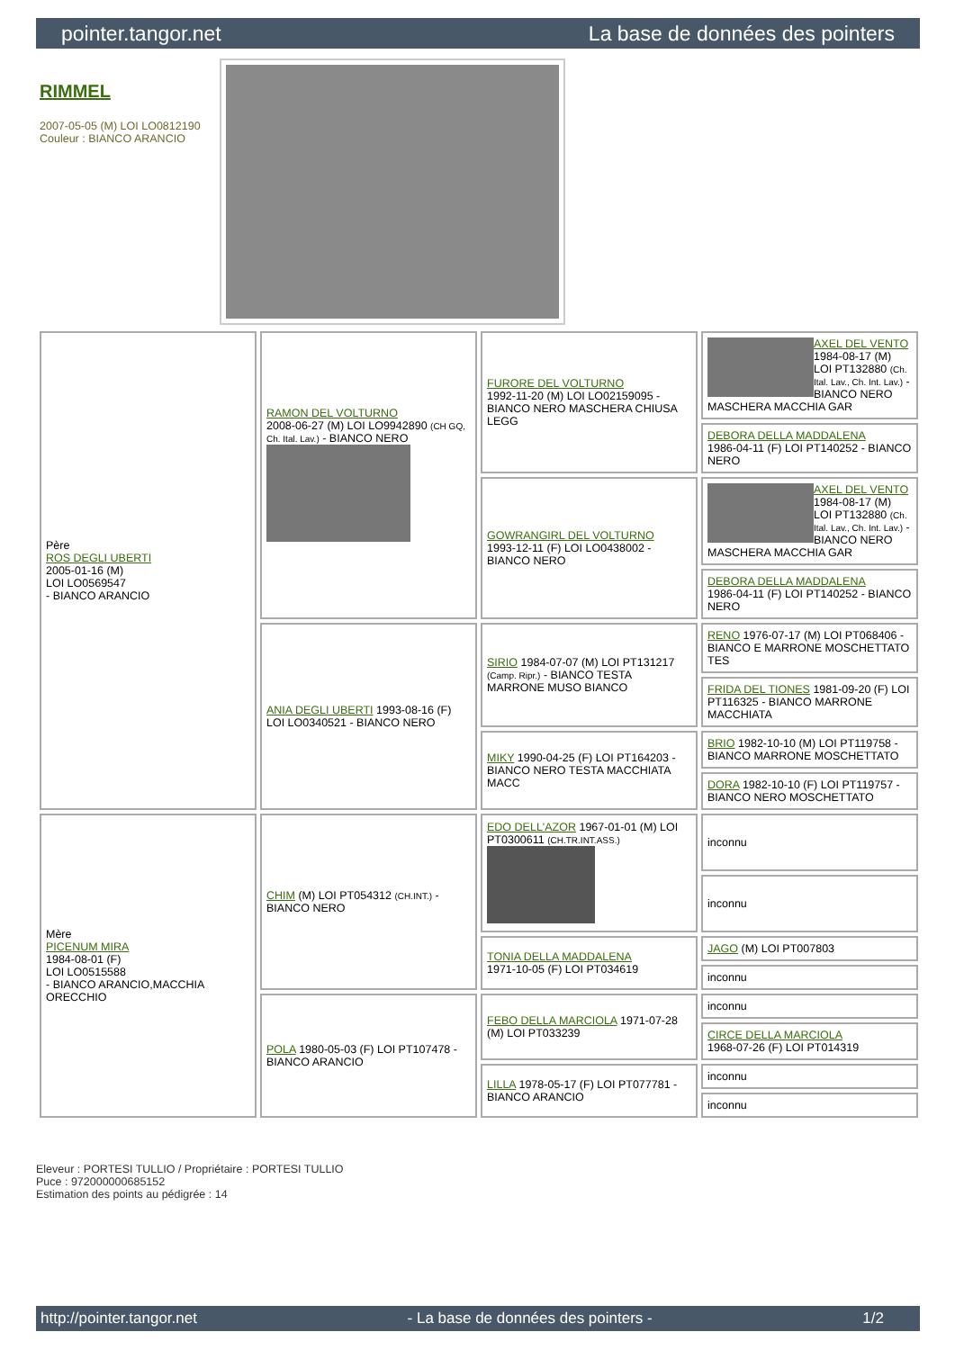pointer.tangor.net La base de données des pointers
RIMMEL
2007-05-05 (M) LOI LO0812190
Couleur : BIANCO ARANCIO
| Père ROS DEGLI UBERTI 2005-01-16 (M) LOI LO0569547 - BIANCO ARANCIO | RAMON DEL VOLTURNO 2008-06-27 (M) LOI LO9942890 (CH GQ, Ch. Ital. Lav.) - BIANCO NERO | FURORE DEL VOLTURNO 1992-11-20 (M) LOI LO02159095 - BIANCO NERO MASCHERA CHIUSA LEGG | AXEL DEL VENTO 1984-08-17 (M) LOI PT132880 (Ch. Ital. Lav., Ch. Int. Lav.) - BIANCO NERO MASCHERA MACCHIA GAR |
| | | | DEBORA DELLA MADDALENA 1986-04-11 (F) LOI PT140252 - BIANCO NERO |
| | | GOWRANGIRL DEL VOLTURNO 1993-12-11 (F) LOI LO0438002 - BIANCO NERO | AXEL DEL VENTO 1984-08-17 (M) LOI PT132880 (Ch. Ital. Lav., Ch. Int. Lav.) - BIANCO NERO MASCHERA MACCHIA GAR |
| | | | DEBORA DELLA MADDALENA 1986-04-11 (F) LOI PT140252 - BIANCO NERO |
| | ANIA DEGLI UBERTI 1993-08-16 (F) LOI LO0340521 - BIANCO NERO | SIRIO 1984-07-07 (M) LOI PT131217 (Camp. Ripr.) - BIANCO TESTA MARRONE MUSO BIANCO | RENO 1976-07-17 (M) LOI PT068406 - BIANCO E MARRONE MOSCHETTATO TES |
| | | | FRIDA DEL TIONES 1981-09-20 (F) LOI PT116325 - BIANCO MARRONE MACCHIATA |
| | | MIKY 1990-04-25 (F) LOI PT164203 - BIANCO NERO TESTA MACCHIATA MACC | BRIO 1982-10-10 (M) LOI PT119758 - BIANCO MARRONE MOSCHETTATO |
| | | | DORA 1982-10-10 (F) LOI PT119757 - BIANCO NERO MOSCHETTATO |
| Mère PICENUM MIRA 1984-08-01 (F) LOI LO0515588 - BIANCO ARANCIO,MACCHIA ORECCHIO | CHIM (M) LOI PT054312 (CH.INT.) - BIANCO NERO | EDO DELL'AZOR 1967-01-01 (M) LOI PT0300611 (CH.TR.INT.ASS.) | inconnu |
| | | | inconnu |
| | | TONIA DELLA MADDALENA 1971-10-05 (F) LOI PT034619 | JAGO (M) LOI PT007803 |
| | | | inconnu |
| | POLA 1980-05-03 (F) LOI PT107478 - BIANCO ARANCIO | FEBO DELLA MARCIOLA 1971-07-28 (M) LOI PT033239 | inconnu |
| | | | CIRCE DELLA MARCIOLA 1968-07-26 (F) LOI PT014319 |
| | | LILLA 1978-05-17 (F) LOI PT077781 - BIANCO ARANCIO | inconnu |
| | | | inconnu |
Eleveur : PORTESI TULLIO / Propriétaire : PORTESI TULLIO
Puce : 972000000685152
Estimation des points au pédigrée : 14
http://pointer.tangor.net - La base de données des pointers - 1/2